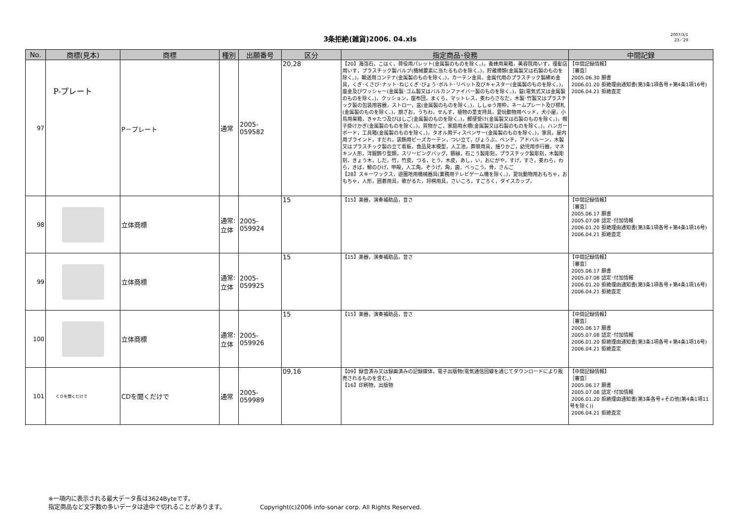3条拒絶(雑貨)2006. 04.xls
2007/3/1
23／29
| No. | 商標(見本) | 商標 | 種別 | 出願番号 | 区分 | 指定商品･役務 | 中間記録 |
| --- | --- | --- | --- | --- | --- | --- | --- |
| 97 | P-プレート | P－プレート | 通常 | 2005-059582 | 20,28 | 【20】海泡石，こはく，荷役用パレット(金属製のものを除く。)，養蜂用巣箱，美容院用いす，理髪店用いす，プラスチック製バルブ(機械要素に当たるものを除く。)，貯蔵槽類(金属製又は石製のものを除く。)，輸送用コンテナ(金属製のものを除く。)，カーテン金具，金属代用のプラスチック製締め金具，くぎ･くさび･ナット･ねじくぎ･びょう･ボルト･リベット及びキャスター(金属製のものを除く。)，座金及びワッシャー(金属製･ゴム製又はバルカンファイバー製のものを除く。)，錠(電気式又は金属製のものを除く。)，クッション，座布団，まくら，マットレス，麦わらさなだ，木製･竹製又はプラスチック製の包装用容器，ストロー，盆(金属製のものを除く。)，ししゅう用枠，ネームプレート及び標札(金属製のものを除く。)，旗ざお，うちわ，せんす，植物の茎支持具，愛玩動物用ベッド，犬小屋，小鳥用巣箱，きゃたつ及びはしご(金属製のものを除く。)，郵便受け(金属製又は石製のものを除く。)，帽子掛けかぎ(金属製のものを除く。)，買物かご，家庭用水槽(金属製又は石製のものを除く。)，ハンガーボード，工具箱(金属製のものを除く。)，タオル用ディスペンサー(金属製のものを除く。)，家具，屋内用ブラインド，すだれ，装飾用ビーズカーテン，つい立て，びょうぶ，ベンチ，アドバルーン，木製又はプラスチック製の立て看板，食品見本模型，人工池，葬祭用具，揺りかご，幼児用歩行器，マネキン人形，洋服飾り型類，スリーピングバッグ，額縁，石こう製彫刻，プラスチック製彫刻，木製彫刻，きょう木，しだ，竹，竹皮，つる，とう，木皮，あし，い，おにがや，すげ，すさ，麦わら，わら，きば，鯨のひげ，甲殻，人工角，ぞうげ，角，歯，べっこう，骨，さんご 【28】スキーワックス，遊園地用機械器具(業務用テレビゲーム機を除く。)，愛玩動物用おもちゃ，おもちゃ，人形，囲碁用具，歌がるた，将棋用具，さいころ，すごろく，ダイスカップ， | 【中間記録情報】 ［審査］ 2005.06.30 願書 2006.01.20 拒絶理由通知書(第3条1項各号+第4条1項16号) 2006.04.21 拒絶査定 |
| 98 | | 立体商標 | 通常:立体 | 2005-059924 | 15 | 【15】楽器，演奏補助品，音さ | 【中間記録情報】 ［審査］ 2005.06.17 願書 2005.07.08 認定･付加情報 2006.01.20 拒絶理由通知書(第3条1項各号+第4条1項16号) 2006.04.21 拒絶査定 |
| 99 | | 立体商標 | 通常:立体 | 2005-059925 | 15 | 【15】楽器，演奏補助品，音さ | 【中間記録情報】 ［審査］ 2005.06.17 願書 2005.07.08 認定･付加情報 2006.01.20 拒絶理由通知書(第3条1項各号+第4条1項16号) 2006.04.21 拒絶査定 |
| 100 | | 立体商標 | 通常:立体 | 2005-059926 | 15 | 【15】楽器，演奏補助品，音さ | 【中間記録情報】 ［審査］ 2005.06.17 願書 2005.07.08 認定･付加情報 2006.01.20 拒絶理由通知書(第3条1項各号+第4条1項16号) 2006.04.21 拒絶査定 |
| 101 | ＣＤを聞くだけで | CDを聞くだけで | 通常 | 2005-059989 | 09,16 | 【09】録音済み又は録画済みの記録媒体，電子出版物(電気通信回線を通じてダウンロードにより販売されるものを含む。) 【16】印刷物，出版物 | 【中間記録情報】 ［審査］ 2005.06.17 願書 2005.07.08 認定･付加情報 2006.01.20 拒絶理由通知書(第3条各号+その他(第4条1項11号を除く)) 2006.04.21 拒絶査定 |
※一項内に表示される最大データ長は3624Byteです。
指定商品など文字数の多いデータは途中で切れることがあります。
Copyright(c)2006 info-sonar corp. All Rights Reserved.